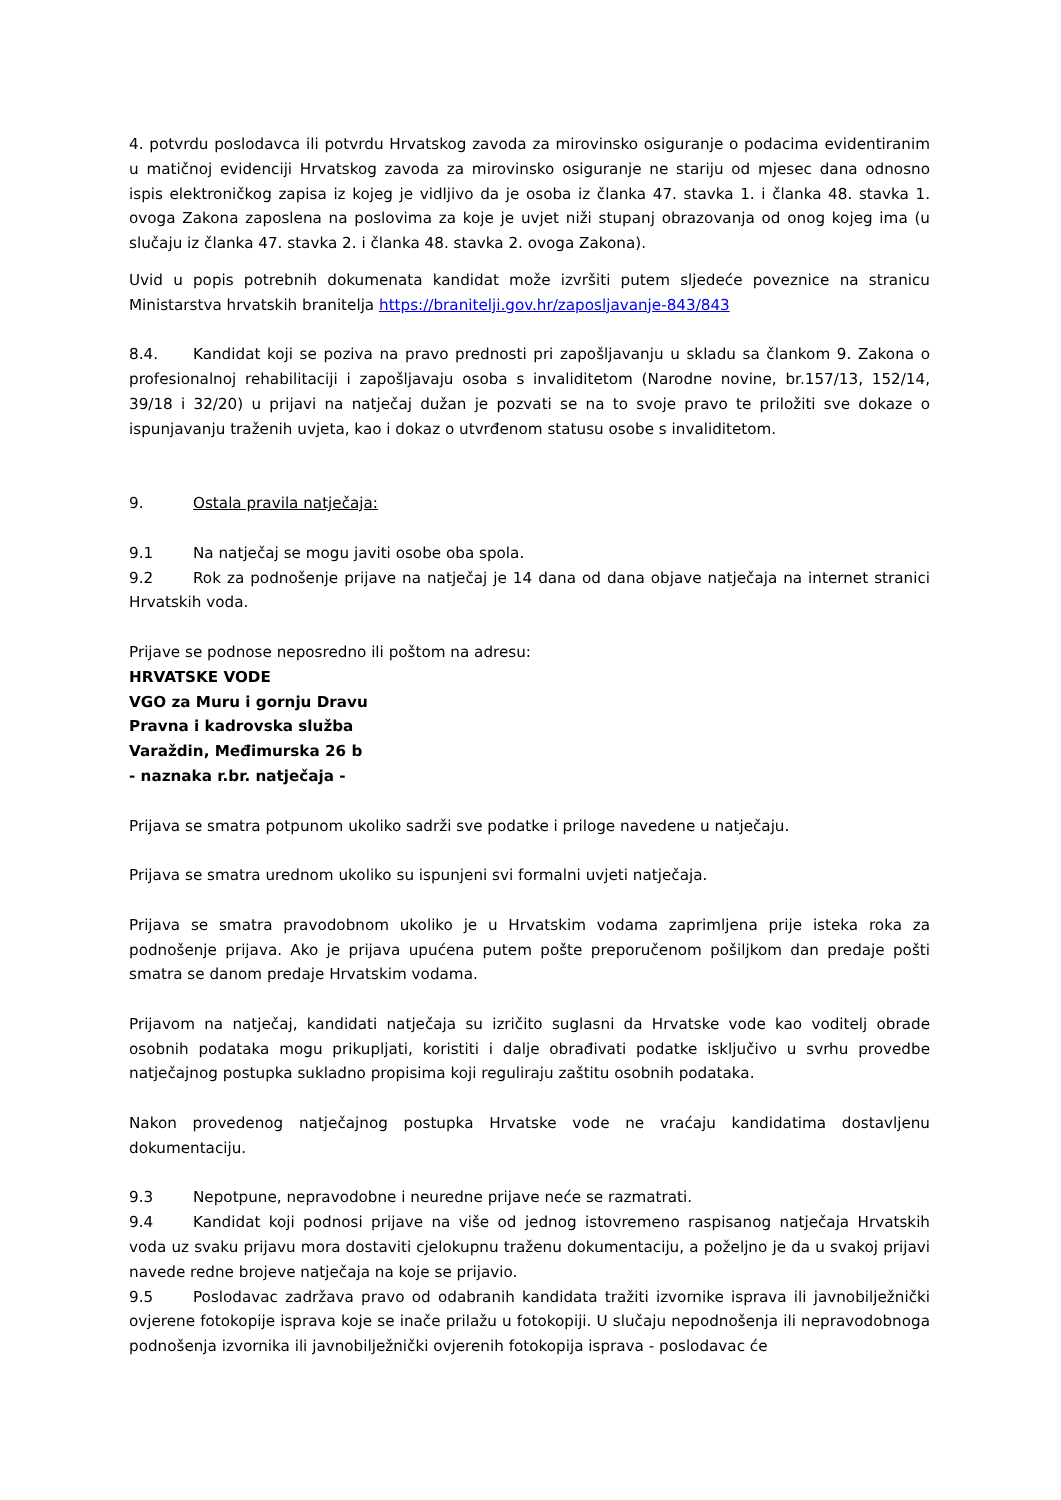4. potvrdu poslodavca ili potvrdu Hrvatskog zavoda za mirovinsko osiguranje o podacima evidentiranim u matičnoj evidenciji Hrvatskog zavoda za mirovinsko osiguranje ne stariju od mjesec dana odnosno ispis elektroničkog zapisa iz kojeg je vidljivo da je osoba iz članka 47. stavka 1. i članka 48. stavka 1. ovoga Zakona zaposlena na poslovima za koje je uvjet niži stupanj obrazovanja od onog kojeg ima (u slučaju iz članka 47. stavka 2. i članka 48. stavka 2. ovoga Zakona).
Uvid u popis potrebnih dokumenata kandidat može izvršiti putem sljedeće poveznice na stranicu Ministarstva hrvatskih branitelja https://branitelji.gov.hr/zaposljavanje-843/843
8.4. Kandidat koji se poziva na pravo prednosti pri zapošljavanju u skladu sa člankom 9. Zakona o profesionalnoj rehabilitaciji i zapošljavaju osoba s invaliditetom (Narodne novine, br.157/13, 152/14, 39/18 i 32/20) u prijavi na natječaj dužan je pozvati se na to svoje pravo te priložiti sve dokaze o ispunjavanju traženih uvjeta, kao i dokaz o utvrđenom statusu osobe s invaliditetom.
9. Ostala pravila natječaja:
9.1 Na natječaj se mogu javiti osobe oba spola.
9.2 Rok za podnošenje prijave na natječaj je 14 dana od dana objave natječaja na internet stranici Hrvatskih voda.
Prijave se podnose neposredno ili poštom na adresu:
HRVATSKE VODE
VGO za Muru i gornju Dravu
Pravna i kadrovska služba
Varaždin, Međimurska 26 b
- naznaka r.br. natječaja -
Prijava se smatra potpunom ukoliko sadrži sve podatke i priloge navedene u natječaju.
Prijava se smatra urednom ukoliko su ispunjeni svi formalni uvjeti natječaja.
Prijava se smatra pravodobnom ukoliko je u Hrvatskim vodama zaprimljena prije isteka roka za podnošenje prijava. Ako je prijava upućena putem pošte preporučenom pošiljkom dan predaje pošti smatra se danom predaje Hrvatskim vodama.
Prijavom na natječaj, kandidati natječaja su izričito suglasni da Hrvatske vode kao voditelj obrade osobnih podataka mogu prikupljati, koristiti i dalje obrađivati podatke isključivo u svrhu provedbe natječajnog postupka sukladno propisima koji reguliraju zaštitu osobnih podataka.
Nakon provedenog natječajnog postupka Hrvatske vode ne vraćaju kandidatima dostavljenu dokumentaciju.
9.3 Nepotpune, nepravodobne i neuredne prijave neće se razmatrati.
9.4 Kandidat koji podnosi prijave na više od jednog istovremeno raspisanog natječaja Hrvatskih voda uz svaku prijavu mora dostaviti cjelokupnu traženu dokumentaciju, a poželjno je da u svakoj prijavi navede redne brojeve natječaja na koje se prijavio.
9.5 Poslodavac zadržava pravo od odabranih kandidata tražiti izvornike isprava ili javnobilježnički ovjerene fotokopije isprava koje se inače prilažu u fotokopiji. U slučaju nepodnošenja ili nepravodobnoga podnošenja izvornika ili javnobilježnički ovjerenih fotokopija isprava - poslodavac će